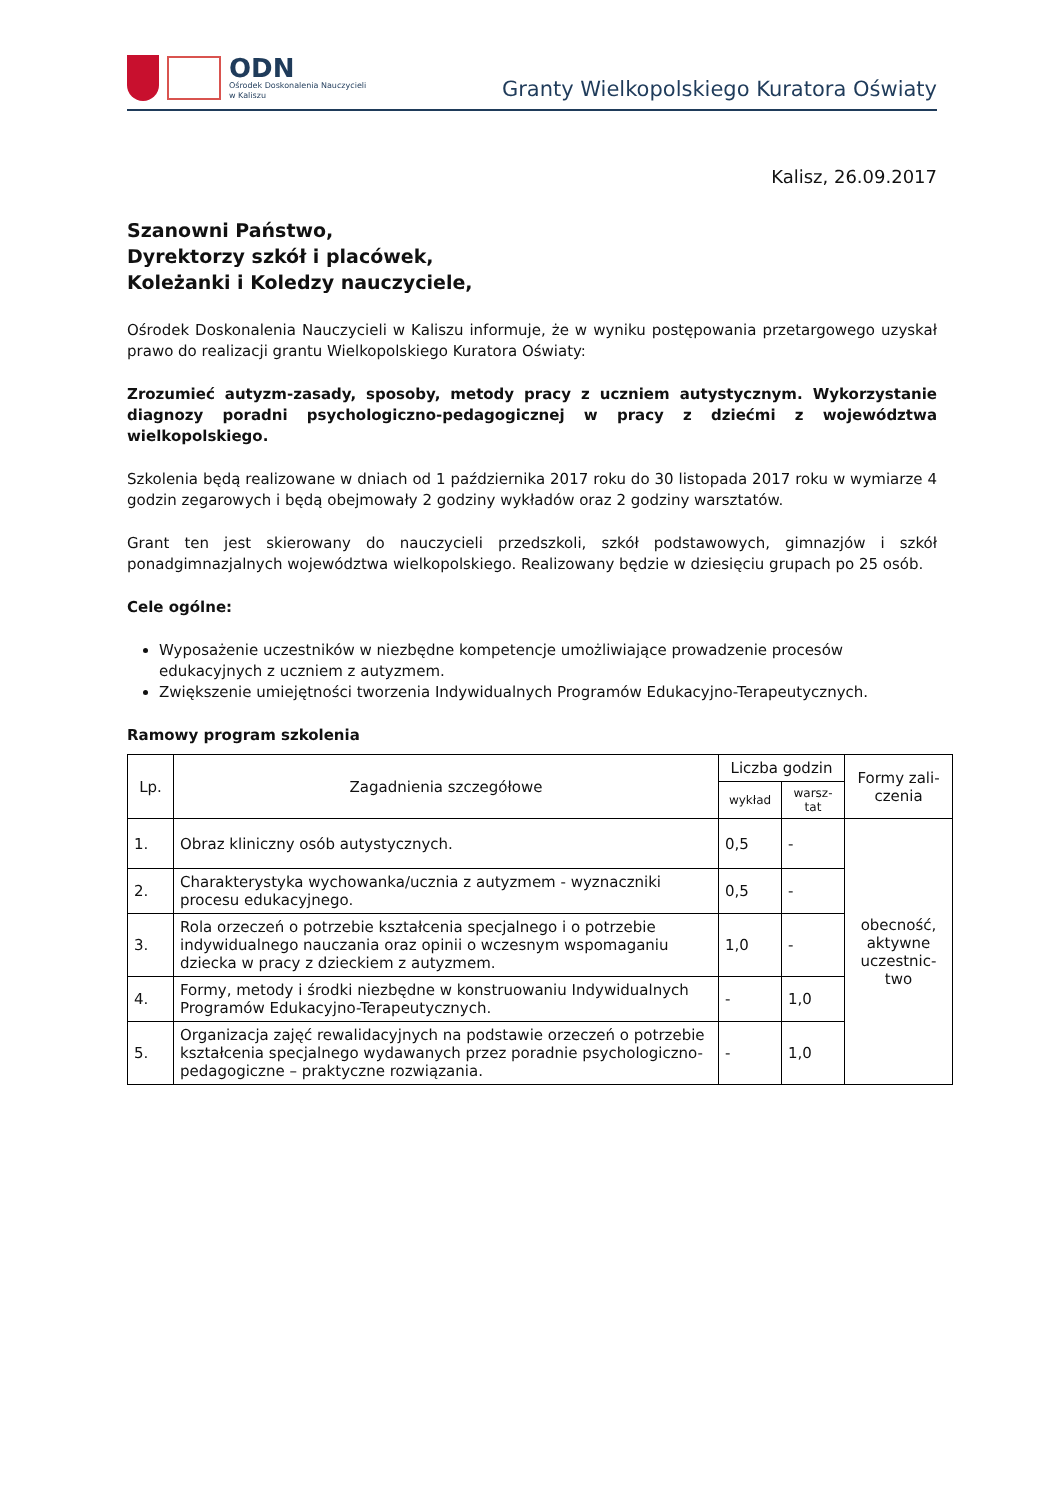ODN
Ośrodek Doskonalenia Nauczycieli
w Kaliszu
Granty Wielkopolskiego Kuratora Oświaty
Kalisz, 26.09.2017
Szanowni Państwo,
Dyrektorzy szkół i placówek,
Koleżanki i Koledzy nauczyciele,
Ośrodek Doskonalenia Nauczycieli w Kaliszu informuje, że w wyniku postępowania przetargowego uzyskał prawo do realizacji grantu Wielkopolskiego Kuratora Oświaty:
Zrozumieć autyzm-zasady, sposoby, metody pracy z uczniem autystycznym. Wykorzystanie diagnozy poradni psychologiczno-pedagogicznej w pracy z dziećmi z województwa wielkopolskiego.
Szkolenia będą realizowane w dniach od 1 października 2017 roku do 30 listopada 2017 roku w wymiarze 4 godzin zegarowych i będą obejmowały 2 godziny wykładów oraz 2 godziny warsztatów.
Grant ten jest skierowany do nauczycieli przedszkoli, szkół podstawowych, gimnazjów i szkół ponadgimnazjalnych województwa wielkopolskiego. Realizowany będzie w dziesięciu grupach po 25 osób.
Cele ogólne:
Wyposażenie uczestników w niezbędne kompetencje umożliwiające prowadzenie procesów edukacyjnych z uczniem z autyzmem.
Zwiększenie umiejętności tworzenia Indywidualnych Programów Edukacyjno-Terapeutycznych.
Ramowy program szkolenia
| Lp. | Zagadnienia szczegółowe | Liczba godzin | | Formy zali- czenia |
| --- | --- | --- | --- | --- |
| | | wykład | warsz- tat | |
| 1. | Obraz kliniczny osób autystycznych. | 0,5 | - | obecność, aktywne uczestnic- two |
| 2. | Charakterystyka wychowanka/ucznia z autyzmem - wyznaczniki procesu edukacyjnego. | 0,5 | - | |
| 3. | Rola orzeczeń o potrzebie kształcenia specjalnego i o potrzebie indywidualnego nauczania oraz opinii o wczesnym wspomaganiu dziecka w pracy z dzieckiem z autyzmem. | 1,0 | - | |
| 4. | Formy, metody i środki niezbędne w konstruowaniu Indywidualnych Programów Edukacyjno-Terapeutycznych. | - | 1,0 | |
| 5. | Organizacja zajęć rewalidacyjnych na podstawie orzeczeń o potrzebie kształcenia specjalnego wydawanych przez poradnie psychologiczno-pedagogiczne – praktyczne rozwiązania. | - | 1,0 | |